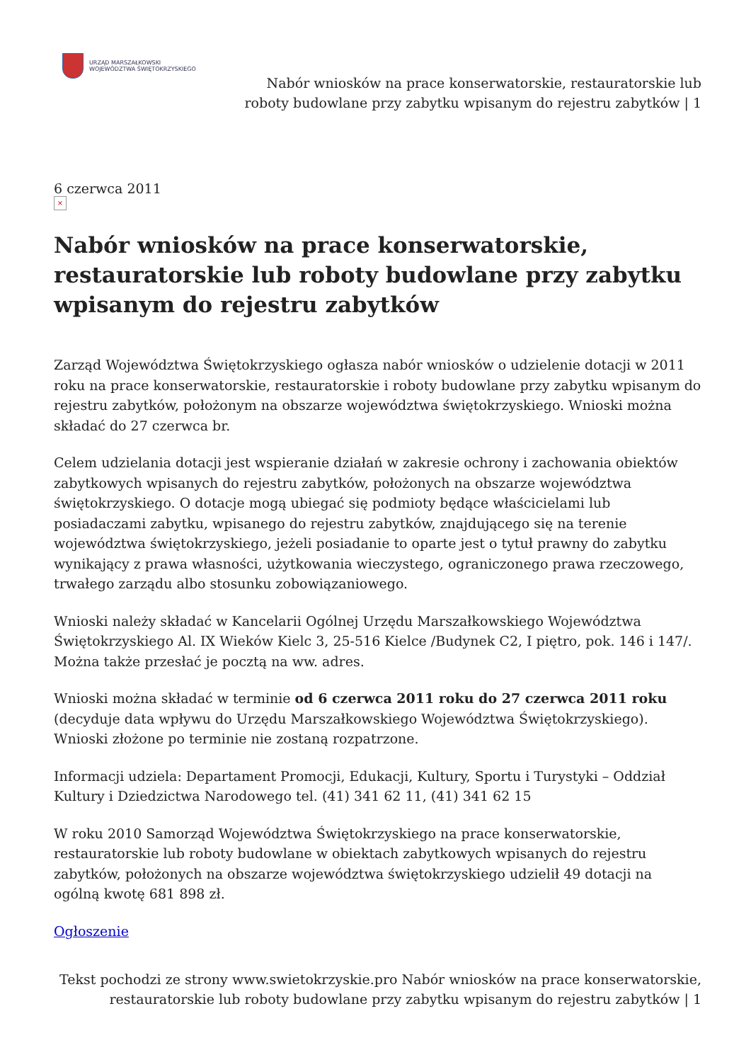URZĄD MARSZAŁKOWSKI
WOJEWÓDZTWA ŚWIĘTOKRZYSKIEGO
Nabór wniosków na prace konserwatorskie, restauratorskie lub
roboty budowlane przy zabytku wpisanym do rejestru zabytków | 1
6 czerwca 2011
×
Nabór wniosków na prace konserwatorskie, restauratorskie lub roboty budowlane przy zabytku wpisanym do rejestru zabytków
Zarząd Województwa Świętokrzyskiego ogłasza nabór wniosków o udzielenie dotacji w 2011 roku na prace konserwatorskie, restauratorskie i roboty budowlane przy zabytku wpisanym do rejestru zabytków, położonym na obszarze województwa świętokrzyskiego. Wnioski można składać do 27 czerwca br.
Celem udzielania dotacji jest wspieranie działań w zakresie ochrony i zachowania obiektów zabytkowych wpisanych do rejestru zabytków, położonych na obszarze województwa świętokrzyskiego. O dotacje mogą ubiegać się podmioty będące właścicielami lub posiadaczami zabytku, wpisanego do rejestru zabytków, znajdującego się na terenie województwa świętokrzyskiego, jeżeli posiadanie to oparte jest o tytuł prawny do zabytku wynikający z prawa własności, użytkowania wieczystego, ograniczonego prawa rzeczowego, trwałego zarządu albo stosunku zobowiązaniowego.
Wnioski należy składać w Kancelarii Ogólnej Urzędu Marszałkowskiego Województwa Świętokrzyskiego Al. IX Wieków Kielc 3, 25-516 Kielce /Budynek C2, I piętro, pok. 146 i 147/. Można także przesłać je pocztą na ww. adres.
Wnioski można składać w terminie od 6 czerwca 2011 roku do 27 czerwca 2011 roku (decyduje data wpływu do Urzędu Marszałkowskiego Województwa Świętokrzyskiego). Wnioski złożone po terminie nie zostaną rozpatrzone.
Informacji udziela: Departament Promocji, Edukacji, Kultury, Sportu i Turystyki – Oddział Kultury i Dziedzictwa Narodowego tel. (41) 341 62 11, (41) 341 62 15
W roku 2010 Samorząd Województwa Świętokrzyskiego na prace konserwatorskie, restauratorskie lub roboty budowlane w obiektach zabytkowych wpisanych do rejestru zabytków, położonych na obszarze województwa świętokrzyskiego udzielił 49 dotacji na ogólną kwotę 681 898 zł.
Ogłoszenie
Tekst pochodzi ze strony www.swietokrzyskie.pro Nabór wniosków na prace konserwatorskie, restauratorskie lub roboty budowlane przy zabytku wpisanym do rejestru zabytków | 1